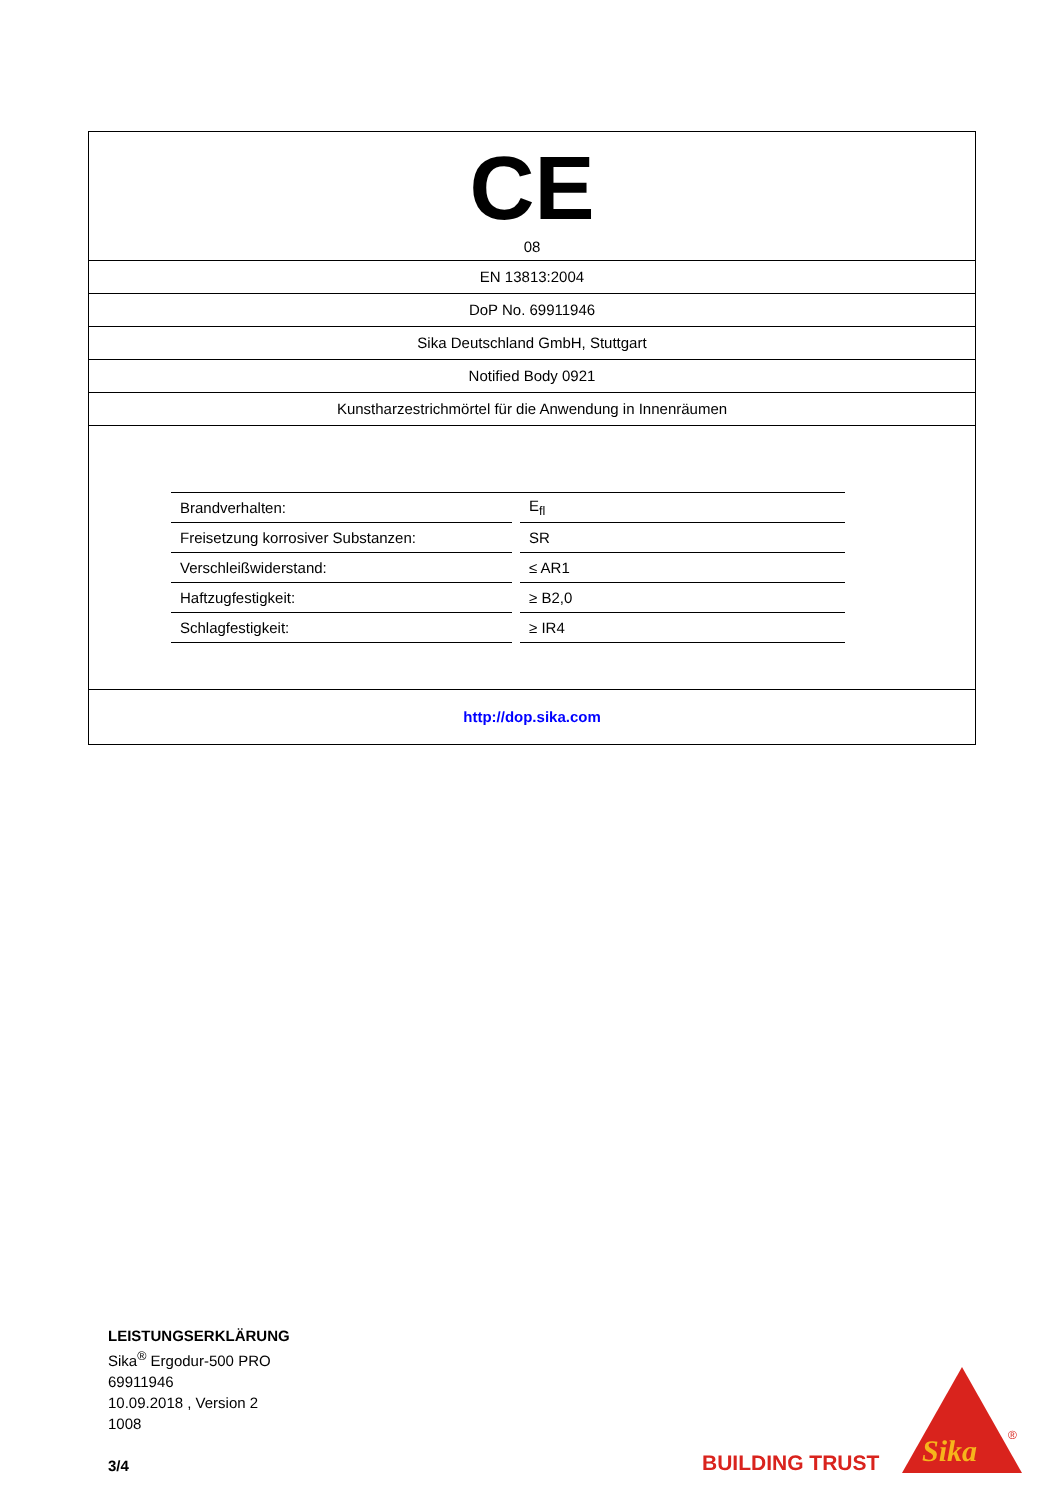CE
08
EN 13813:2004
DoP No. 69911946
Sika Deutschland GmbH, Stuttgart
Notified Body 0921
Kunstharzestrichmörtel für die Anwendung in Innenräumen
| Brandverhalten: | | E<sub>fl</sub> |
| Freisetzung korrosiver Substanzen: | | SR |
| Verschleißwiderstand: | | ≤ AR1 |
| Haftzugfestigkeit: | | ≥ B2,0 |
| Schlagfestigkeit: | | ≥ IR4 |
http://dop.sika.com
LEISTUNGSERKLÄRUNG
Sika<sup>®</sup> Ergodur-500 PRO
69911946
10.09.2018 , Version 2
1008
3/4
BUILDING TRUST
Sika
®